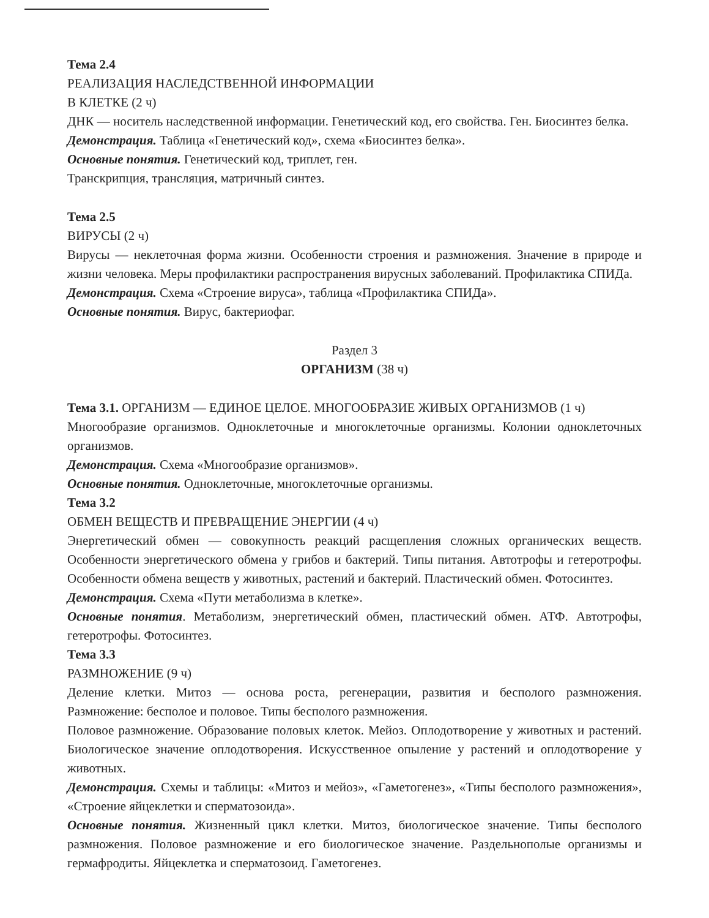Тема 2.4
РЕАЛИЗАЦИЯ НАСЛЕДСТВЕННОЙ ИНФОРМАЦИИ
В КЛЕТКЕ (2 ч)
ДНК — носитель наследственной информации. Генетический код, его свойства. Ген. Биосинтез белка.
Демонстрация. Таблица «Генетический код», схема «Биосинтез белка».
Основные понятия. Генетический код, триплет, ген.
Транскрипция, трансляция, матричный синтез.
Тема 2.5
ВИРУСЫ (2 ч)
Вирусы — неклеточная форма жизни. Особенности строения и размножения. Значение в природе и жизни человека. Меры профилактики распространения вирусных заболеваний. Профилактика СПИДа.
Демонстрация. Схема «Строение вируса», таблица «Профилактика СПИДа».
Основные понятия. Вирус, бактериофаг.
Раздел 3
ОРГАНИЗМ (38 ч)
Тема 3.1. ОРГАНИЗМ — ЕДИНОЕ ЦЕЛОЕ. МНОГООБРАЗИЕ ЖИВЫХ ОРГАНИЗМОВ (1 ч)
Многообразие организмов. Одноклеточные и многоклеточные организмы. Колонии одноклеточных организмов.
Демонстрация. Схема «Многообразие организмов».
Основные понятия. Одноклеточные, многоклеточные организмы.
Тема 3.2
ОБМЕН ВЕЩЕСТВ И ПРЕВРАЩЕНИЕ ЭНЕРГИИ (4 ч)
Энергетический обмен — совокупность реакций расщепления сложных органических веществ. Особенности энергетического обмена у грибов и бактерий. Типы питания. Автотрофы и гетеротрофы. Особенности обмена веществ у животных, растений и бактерий. Пластический обмен. Фотосинтез.
Демонстрация. Схема «Пути метаболизма в клетке».
Основные понятия. Метаболизм, энергетический обмен, пластический обмен. АТФ. Автотрофы, гетеротрофы. Фотосинтез.
Тема 3.3
РАЗМНОЖЕНИЕ (9 ч)
Деление клетки. Митоз — основа роста, регенерации, развития и бесполого размножения. Размножение: бесполое и половое. Типы бесполого размножения.
Половое размножение. Образование половых клеток. Мейоз. Оплодотворение у животных и растений. Биологическое значение оплодотворения. Искусственное опыление у растений и оплодотворение у животных.
Демонстрация. Схемы и таблицы: «Митоз и мейоз», «Гаметогенез», «Типы бесполого размножения», «Строение яйцеклетки и сперматозоида».
Основные понятия. Жизненный цикл клетки. Митоз, биологическое значение. Типы бесполого размножения. Половое размножение и его биологическое значение. Раздельнополые организмы и гермафродиты. Яйцеклетка и сперматозоид. Гаметогенез.